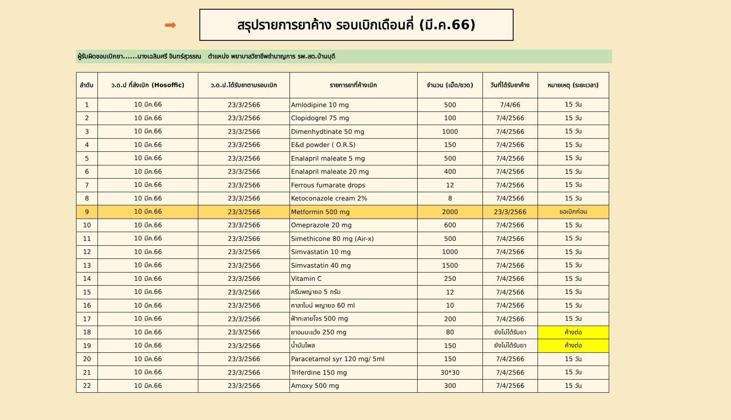➡
สรุปรายการยาค้าง รอบเบิกเดือนคี่ (มี.ค.66)
ผู้รับผิดชอบเบิกยา......นางเฉลิมศรี อินทร์สุวรรณ ตำแหน่ง พยาบาลวิชาชีพชำนาญการ รพ.สต.บ้านบุดี
| ลำดับ | ว.ด.ป ที่ส่งเบิก (Hosoffic) | ว.ด.ป.ได้รับยาตามรอบเบิก | รายการยาที่ค้างเบิก | จำนวน (เม็ด/ขวด) | วันที่ได้รับยาค้าง | หมายเหตุ (ระยะเวลา) |
| --- | --- | --- | --- | --- | --- | --- |
| 1 | 10 มีค.66 | 23/3/2566 | Amlodipine 10 mg | 500 | 7/4/66 | 15 วัน |
| 2 | 10 มีค.66 | 23/3/2566 | Clopidogrel 75 mg | 100 | 7/4/2566 | 15 วัน |
| 3 | 10 มีค.66 | 23/3/2566 | Dimenhydtinate 50 mg | 1000 | 7/4/2566 | 15 วัน |
| 4 | 10 มีค.66 | 23/3/2566 | E&d powder ( O.R.S) | 150 | 7/4/2566 | 15 วัน |
| 5 | 10 มีค.66 | 23/3/2566 | Enalapril maleate 5 mg | 500 | 7/4/2566 | 15 วัน |
| 6 | 10 มีค.66 | 23/3/2566 | Enalapril maleate 20 mg | 400 | 7/4/2566 | 15 วัน |
| 7 | 10 มีค.66 | 23/3/2566 | Ferrous fumarate drops | 12 | 7/4/2566 | 15 วัน |
| 8 | 10 มีค.66 | 23/3/2566 | Ketoconazole cream 2% | 8 | 7/4/2566 | 15 วัน |
| 9 | 10 มีค.66 | 23/3/2566 | Metformin 500 mg | 2000 | 23/3/2566 | ขอเบิกก่อน |
| 10 | 10 มีค.66 | 23/3/2566 | Omeprazole 20 mg | 600 | 7/4/2566 | 15 วัน |
| 11 | 10 มีค.66 | 23/3/2566 | Simethicone 80 mg (Air-x) | 500 | 7/4/2566 | 15 วัน |
| 12 | 10 มีค.66 | 23/3/2566 | Simvastatin 10 mg | 1000 | 7/4/2566 | 15 วัน |
| 13 | 10 มีค.66 | 23/3/2566 | Simvastatin 40 mg | 1500 | 7/4/2566 | 15 วัน |
| 14 | 10 มีค.66 | 23/3/2566 | Vitamin C | 250 | 7/4/2566 | 15 วัน |
| 15 | 10 มีค.66 | 23/3/2566 | ครีมพญายอ 5 กรัม | 12 | 7/4/2566 | 15 วัน |
| 16 | 10 มีค.66 | 23/3/2566 | คาลาไมน์ พญายอ 60 ml | 10 | 7/4/2566 | 15 วัน |
| 17 | 10 มีค.66 | 23/3/2566 | ฟ้าทะลายโจร 500 mg | 200 | 7/4/2566 | 15 วัน |
| 18 | 10 มีค.66 | 23/3/2566 | ยาอมมะแว้ง 250 mg | 80 | ยังไม่ได้รับยา | ค้างต่อ |
| 19 | 10 มีค.66 | 23/3/2566 | น้ำมันไพล | 150 | ยังไม่ได้รับยา | ค้างต่อ |
| 20 | 10 มีค.66 | 23/3/2566 | Paracetamol syr 120 mg/ 5ml | 150 | 7/4/2566 | 15 วัน |
| 21 | 10 มีค.66 | 23/3/2566 | Triferdine 150 mg | 30*30 | 7/4/2566 | 15 วัน |
| 22 | 10 มีค.66 | 23/3/2566 | Amoxy 500 mg | 300 | 7/4/2566 | 15 วัน |